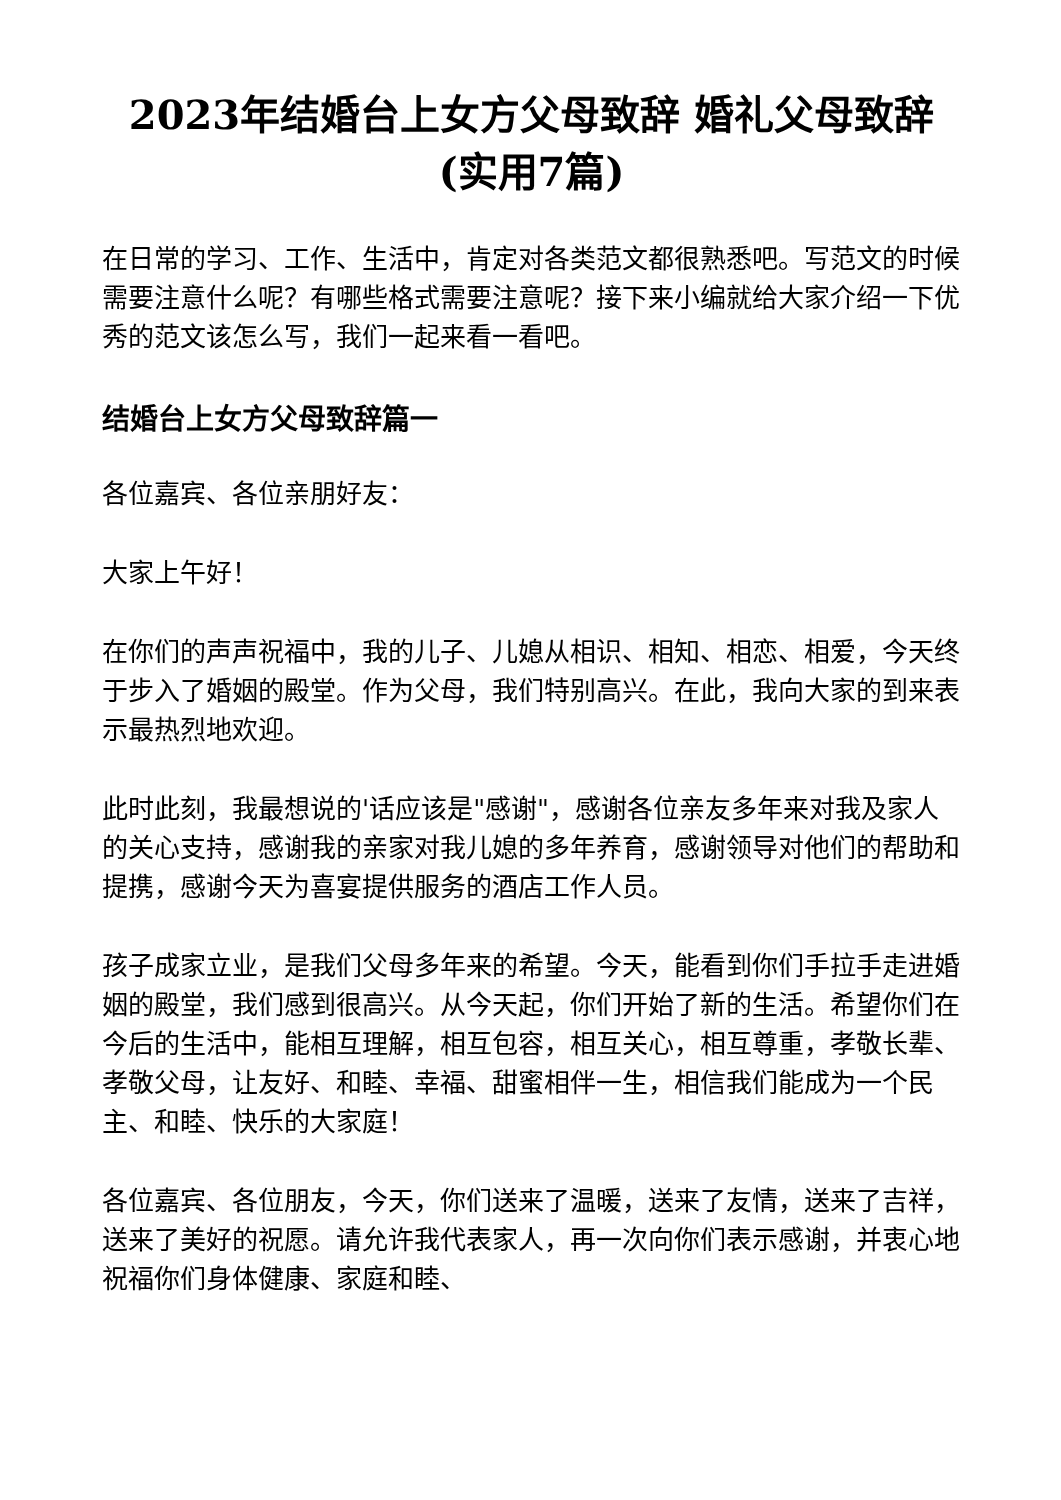2023年结婚台上女方父母致辞 婚礼父母致辞(实用7篇)
在日常的学习、工作、生活中，肯定对各类范文都很熟悉吧。写范文的时候需要注意什么呢？有哪些格式需要注意呢？接下来小编就给大家介绍一下优秀的范文该怎么写，我们一起来看一看吧。
结婚台上女方父母致辞篇一
各位嘉宾、各位亲朋好友：
大家上午好！
在你们的声声祝福中，我的儿子、儿媳从相识、相知、相恋、相爱，今天终于步入了婚姻的殿堂。作为父母，我们特别高兴。在此，我向大家的到来表示最热烈地欢迎。
此时此刻，我最想说的'话应该是"感谢"，感谢各位亲友多年来对我及家人的关心支持，感谢我的亲家对我儿媳的多年养育，感谢领导对他们的帮助和提携，感谢今天为喜宴提供服务的酒店工作人员。
孩子成家立业，是我们父母多年来的希望。今天，能看到你们手拉手走进婚姻的殿堂，我们感到很高兴。从今天起，你们开始了新的生活。希望你们在今后的生活中，能相互理解，相互包容，相互关心，相互尊重，孝敬长辈、孝敬父母，让友好、和睦、幸福、甜蜜相伴一生，相信我们能成为一个民主、和睦、快乐的大家庭！
各位嘉宾、各位朋友，今天，你们送来了温暖，送来了友情，送来了吉祥，送来了美好的祝愿。请允许我代表家人，再一次向你们表示感谢，并衷心地祝福你们身体健康、家庭和睦、